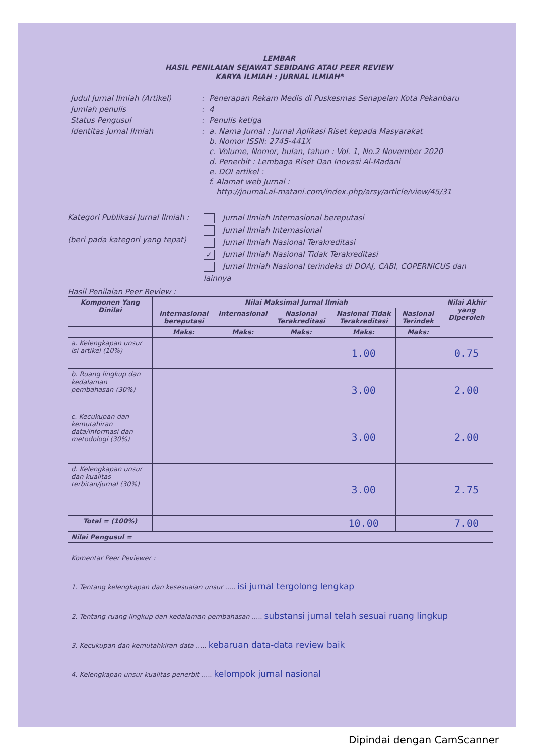LEMBAR
HASIL PENILAIAN SEJAWAT SEBIDANG ATAU PEER REVIEW
KARYA ILMIAH : JURNAL ILMIAH*
| Judul Jurnal Ilmiah (Artikel) | : | Penerapan Rekam Medis di Puskesmas Senapelan Kota Pekanbaru |
| Jumlah penulis | : | 4 |
| Status Pengusul | : | Penulis ketiga |
| Identitas Jurnal Ilmiah | : | a. Nama Jurnal : Jurnal Aplikasi Riset kepada Masyarakat b. Nomor ISSN: 2745-441X c. Volume, Nomor, bulan, tahun : Vol. 1, No.2 November 2020 d. Penerbit : Lembaga Riset Dan Inovasi Al-Madani e. DOI artikel : f. Alamat web Jurnal : http://journal.al-matani.com/index.php/arsy/article/view/45/31 |
Kategori Publikasi Jurnal Ilmiah :
(beri pada kategori yang tepat)
Jurnal Ilmiah Internasional bereputasi
Jurnal Ilmiah Internasional
Jurnal Ilmiah Nasional Terakreditasi
✓ Jurnal Ilmiah Nasional Tidak Terakreditasi
Jurnal Ilmiah Nasional terindeks di DOAJ, CABI, COPERNICUS dan lainnya
Hasil Penilaian Peer Review :
| Komponen Yang Dinilai | Nilai Maksimal Jurnal Ilmiah | | | | | Nilai Akhir yang Diperoleh |
| --- | --- | --- | --- | --- | --- | --- |
| | Internasional bereputasi | Internasional | Nasional Terakreditasi | Nasional Tidak Terakreditasi | Nasional Terindek | |
| | Maks: | Maks: | Maks: | Maks: | Maks: | |
| a. Kelengkapan unsur isi artikel (10%) | | | | 1.00 | | 0.75 |
| b. Ruang lingkup dan kedalaman pembahasan (30%) | | | | 3.00 | | 2.00 |
| c. Kecukupan dan kemutahiran data/informasi dan metodologi (30%) | | | | 3.00 | | 2.00 |
| d. Kelengkapan unsur dan kualitas terbitan/jurnal (30%) | | | | 3.00 | | 2.75 |
| Total = (100%) | | | | 10.00 | | 7.00 |
| Nilai Pengusul = | | | | | | |
| Komentar Peer Peviewer : 1. Tentang kelengkapan dan kesesuaian unsur ..... isi jurnal tergolong lengkap 2. Tentang ruang lingkup dan kedalaman pembahasan ..... substansi jurnal telah sesuai ruang lingkup 3. Kecukupan dan kemutahkiran data ..... kebaruan data-data review baik 4. Kelengkapan unsur kualitas penerbit ..... kelompok jurnal nasional | | | | | | |
Dipindai dengan CamScanner